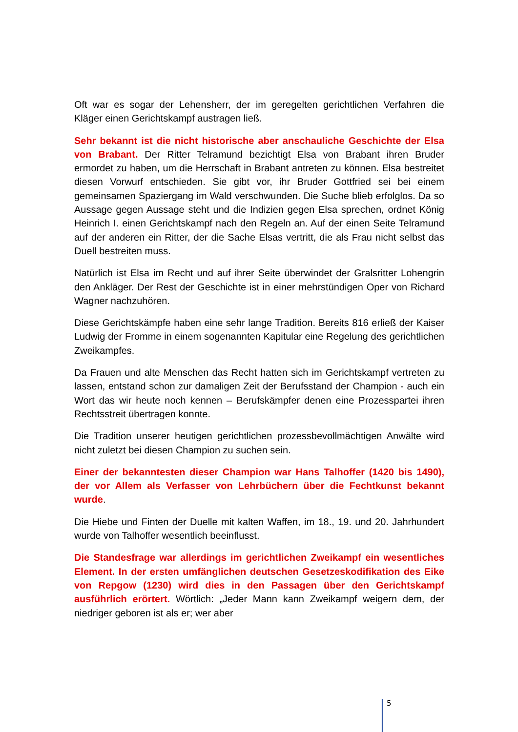Oft war es sogar der Lehensherr, der im geregelten gerichtlichen Verfahren die Kläger einen Gerichtskampf austragen ließ.
Sehr bekannt ist die nicht historische aber anschauliche Geschichte der Elsa von Brabant. Der Ritter Telramund bezichtigt Elsa von Brabant ihren Bruder ermordet zu haben, um die Herrschaft in Brabant antreten zu können. Elsa bestreitet diesen Vorwurf entschieden. Sie gibt vor, ihr Bruder Gottfried sei bei einem gemeinsamen Spaziergang im Wald verschwunden. Die Suche blieb erfolglos. Da so Aussage gegen Aussage steht und die Indizien gegen Elsa sprechen, ordnet König Heinrich I. einen Gerichtskampf nach den Regeln an. Auf der einen Seite Telramund auf der anderen ein Ritter, der die Sache Elsas vertritt, die als Frau nicht selbst das Duell bestreiten muss.
Natürlich ist Elsa im Recht und auf ihrer Seite überwindet der Gralsritter Lohengrin den Ankläger. Der Rest der Geschichte ist in einer mehrstündigen Oper von Richard Wagner nachzuhören.
Diese Gerichtskämpfe haben eine sehr lange Tradition. Bereits 816 erließ der Kaiser Ludwig der Fromme in einem sogenannten Kapitular eine Regelung des gerichtlichen Zweikampfes.
Da Frauen und alte Menschen das Recht hatten sich im Gerichtskampf vertreten zu lassen, entstand schon zur damaligen Zeit der Berufsstand der Champion - auch ein Wort das wir heute noch kennen – Berufskämpfer denen eine Prozesspartei ihren Rechtsstreit übertragen konnte.
Die Tradition unserer heutigen gerichtlichen prozessbevollmächtigen Anwälte wird nicht zuletzt bei diesen Champion zu suchen sein.
Einer der bekanntesten dieser Champion war Hans Talhoffer (1420 bis 1490), der vor Allem als Verfasser von Lehrbüchern über die Fechtkunst bekannt wurde.
Die Hiebe und Finten der Duelle mit kalten Waffen, im 18., 19. und 20. Jahrhundert wurde von Talhoffer wesentlich beeinflusst.
Die Standesfrage war allerdings im gerichtlichen Zweikampf ein wesentliches Element. In der ersten umfänglichen deutschen Gesetzeskodifikation des Eike von Repgow (1230) wird dies in den Passagen über den Gerichtskampf ausführlich erörtert. Wörtlich: „Jeder Mann kann Zweikampf weigern dem, der niedriger geboren ist als er; wer aber
5